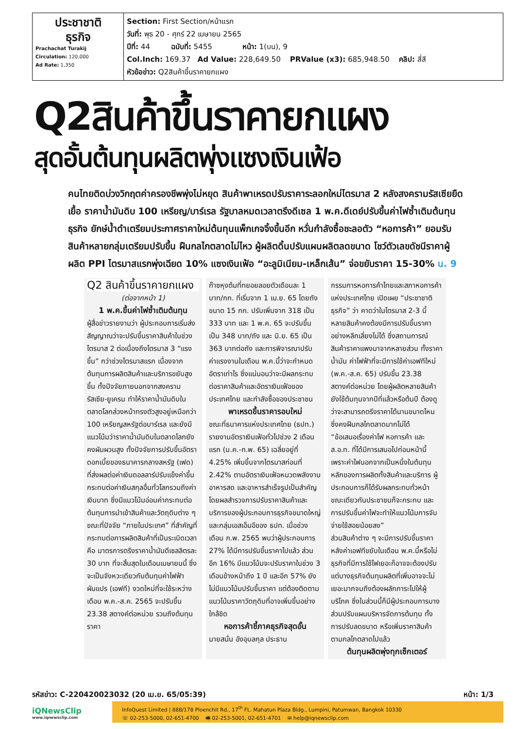| ประชาชาติ ธุรกิจ Prachachat Turakij Circulation: 120,000 Ad Rate: 1,350 | Section: First Section/หน้าแรก วันที่: พุธ 20 - ศุกร์ 22 เมษายน 2565 ปีที่: 44 ฉบับที่: 5455 หน้า: 1(บน), 9 Col.Inch: 169.37 Ad Value: 228,649.50 PRValue (x3): 685,948.50 คลิป: สี่สี หัวข้อข่าว: Q2สินค้าขึ้นราคายกแผง |
Q2สินค้าขึ้นราคายกแผง
สุดอั้นต้นทุนผลิตพุ่งแซงเงินเฟ้อ
คนไทยติดบ่วงวิกฤตค่าครองชีพพุ่งไม่หยุด สินค้าพาเหรดปรับราคาระลอกใหม่ไตรมาส 2 หลังสงครามรัสเซียยืดเยื้อ ราคาน้ำมันดิบ 100 เหรียญ/บาร์เรล รัฐบาลหมดเวลาตรึงดีเซล 1 พ.ค.ดีเดย์ปรับขึ้นค่าไฟซ้ำเติมต้นทุนธุรกิจ ยักษ์น้ำดำเตรียมประกาศราคาใหม่ต้นทุนแพ็กเกจจิ้งขึ้นอีก หวั่นกำลังซื้อชะลอตัว “หอการค้า” ยอมรับสินค้าหลายกลุ่มเตรียมปรับขึ้น ฝืนกลไกตลาดไม่ไหว ผู้ผลิตดิ้นปรับแผนผลิตลดขนาด โชว์ตัวเลขดัชนีราคาผู้ผลิต PPI ไตรมาสแรกพุ่งเฉียด 10% แซงเงินเฟ้อ “อะลูมิเนียม-เหล็กเส้น” จ่อขยับราคา 15-30% น. 9
Q2 สินค้าขึ้นราคายกแผง
(ต่อจากหน้า 1)
1 พ.ค.ขึ้นค่าไฟซ้ำเติมต้นทุน
ผู้สื่อข่าวรายงานว่า ผู้ประกอบการเริ่มส่งสัญญาณว่าจะปรับขึ้นราคาสินค้าในช่วงไตรมาส 2 ต่อเนื่องถึงไตรมาส 3 “แรงขึ้น” กว่าช่วงไตรมาสแรก เนื่องจากต้นทุนการผลิตสินค้าและบริการขยับสูงขึ้น ทั้งปัจจัยภายนอกจากสงครามรัสเซีย-ยูเครน ทำให้ราคาน้ำมันดิบในตลาดโลกล่วงหน้าทรงตัวสูงอยู่เหนือกว่า 100 เหรียญสหรัฐต่อบาร์เรล และยังมีแนวโน้มว่าราคาน้ำมันดิบในตลาดโลกยังคงผันผวนสูง ทั้งปัจจัยการปรับขึ้นอัตราดอกเบี้ยของธนาคารกลางสหรัฐ (เฟด) ที่ส่งผลต่อค่าเงินดอลลาร์ปรับแข็งค่าขึ้นกระทบต่อค่าเงินสกุลอื่นทั่วโลกรวมถึงค่าเงินบาท ซึ่งมีแนวโน้มอ่อนค่ากระทบต่อต้นทุนการนำเข้าสินค้าและวัตถุดิบต่าง ๆ
ขณะที่ปัจจัย “ภายในประเทศ” ที่สำคัญที่กระทบต่อการผลิตสินค้าที่เป็นระเบิดเวลาคือ มาตรการตรึงราคาน้ำมันดีเซลลิตรละ 30 บาท ที่จะสิ้นสุดในเดือนเมษายนนี้ ซึ่งจะเป็นจังหวะเดียวกับต้นทุนค่าไฟฟ้าผันแปร (เอฟที) งวดใหม่ที่จะใช้ระหว่างเดือน พ.ค.-ส.ค. 2565 จะปรับขึ้น 23.38 สตางค์ต่อหน่วย รวมถึงต้นทุนราคา
ก๊าซหุงต้มที่ทยอยลอยตัวเดือนละ 1 บาท/กก. ที่เริ่มจาก 1 เม.ย. 65 โดยถังขนาด 15 กก. ปรับเพิ่มจาก 318 เป็น 333 บาท และ 1 พ.ค. 65 จะปรับขึ้นเป็น 348 บาท/ถัง และ มิ.ย. 65 เป็น 363 บาทต่อถัง และการพิจารณาปรับค่าแรงงานในเดือน พ.ค.นี้ว่าจะกำหนดอัตราเท่าไร ซึ่งแน่นอนว่าจะมีผลกระทบต่อราคาสินค้าและอัตราเงินเฟ้อของประเทศไทย และกำลังซื้อของประชาชน
พาเหรดขึ้นราคารอบใหม่
ขณะที่ธนาคารแห่งประเทศไทย (ธปท.) รายงานอัตราเงินเฟ้อทั่วไปช่วง 2 เดือนแรก (ม.ค.-ก.พ. 65) เฉลี่ยอยู่ที่ 4.25% เพิ่มขึ้นจากไตรมาสก่อนที่ 2.42% ตามอัตราเงินเฟ้อหมวดพลังงาน อาหารสด และอาหารสำเร็จรูปเป็นสำคัญ
โดยผลสำรวจการปรับราคาสินค้าและบริการของผู้ประกอบการธุรกิจขนาดใหญ่และกลุ่มเอสเอ็มอีของ ธปท. เมื่อช่วงเดือน ก.พ. 2565 พบว่าผู้ประกอบการ 27% ได้มีการปรับขึ้นราคาไปแล้ว ส่วนอีก 16% มีแนวโน้มจะปรับราคาในช่วง 3 เดือนข้างหน้าถึง 1 ปี และอีก 57% ยังไม่มีแนวโน้มปรับขึ้นราคา แต่ต้องติดตามแนวโน้มราคาวัตถุดิบที่อาจเพิ่มขึ้นอย่างใกล้ชิด
หอการค้าชี้ภาคธุรกิจสุดอั้น
นายสนั่น อังอุบลกุล ประธาน
กรรมการหอการค้าไทยและสภาหอการค้าแห่งประเทศไทย เปิดเผย “ประชาชาติธุรกิจ” ว่า คาดว่าในไตรมาส 2-3 นี้ หลายสินค้าคงต้องมีการปรับขึ้นราคาอย่างหลีกเลี่ยงไม่ได้ ซึ่งสถานการณ์สินค้าราคาแพงมาจากหลายส่วน ทั้งราคาน้ำมัน ค่าไฟฟ้าที่จะมีการใช้ค่าเอฟทีใหม่ (พ.ค.-ส.ค. 65) ปรับขึ้น 23.38 สตางค์ต่อหน่วย โดยผู้ผลิตหลายสินค้ายังใช้ต้นทุนจากปีที่แล้วหรือต้นปี ต้องดูว่าจะสามารถตรึงราคาได้นานขนาดไหน ซึ่งคงฝืนกลไกตลาดมากไม่ได้
“ข้อเสนอเรื่องค่าไฟ หอการค้า และ ส.อ.ท. ที่ได้มีการเสนอไปก่อนหน้านี้ เพราะค่าไฟนอกจากเป็นหนึ่งในต้นทุนหลักของการผลิตทั้งสินค้าและบริการ ผู้ประกอบการก็ได้รับผลกระทบทั่วหน้า ขณะเดียวกันประชาชนก็จะกระทบ และการปรับขึ้นค่าไฟจะทำให้แนวโน้มการจับจ่ายใช้สอยน้อยลง”
ส่วนสินค้าต่าง ๆ จะมีการปรับขึ้นราคาหลังค่าเอฟทีขยับในเดือน พ.ค.นี้หรือไม่ ธุรกิจที่มีการใช้ไฟเยอะก็อาจจะต้องปรับ แต่บางธุรกิจต้นทุนผลิตที่เพิ่มอาจจะไม่เยอะมากจนถึงต้องผลักภาระไปให้ผู้บริโภค ซึ่งในส่วนนี้ก็มีผู้ประกอบการบางส่วนปรับแผนบริหารจัดการต้นทุน ทั้งการปรับลดขนาด หรือเพิ่มราคาสินค้าตามกลไกตลาดไปแล้ว
ต้นทุนผลิตพุ่งทุกเซ็กเตอร์
รหัสข่าว: C-220420023032 (20 เม.ย. 65/05:39) หน้า: 1/3
iQNewsClip
www.iqnewsclip.com
InfoQuest Limited | 888/178 Ploenchit Rd., 17<sup>th</sup> FL. Mahatun Plaza Bldg., Lumpini, Patumwan, Bangkok 10330
☏ 02-253-5000, 02-651-4700 🖷 02-253-5001, 02-651-4701 ✉ help@iqnewsclip.com